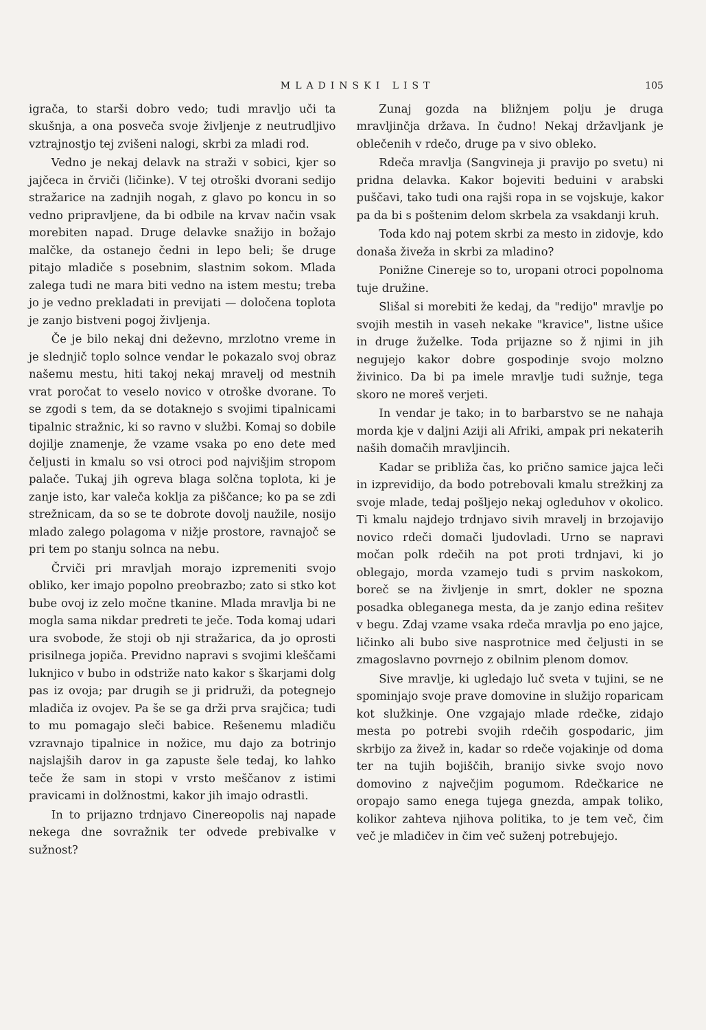MLADINSKI LIST 105
igrača, to starši dobro vedo; tudi mravljo uči ta skušnja, a ona posveča svoje življenje z neutrudljivo vztrajnostjo tej zvišeni nalogi, skrbi za mladi rod.
Vedno je nekaj delavk na straži v sobici, kjer so jajčeca in črviči (ličinke). V tej otroški dvorani sedijo stražarice na zadnjih nogah, z glavo po koncu in so vedno pripravljene, da bi odbile na krvav način vsak morebiten napad. Druge delavke snažijo in božajo malčke, da ostanejo čedni in lepo beli; še druge pitajo mladiče s posebnim, slastnim sokom. Mlada zalega tudi ne mara biti vedno na istem mestu; treba jo je vedno prekladati in previjati — določena toplota je zanjo bistveni pogoj življenja.
Če je bilo nekaj dni deževno, mrzlotno vreme in je slednjič toplo solnce vendar le pokazalo svoj obraz našemu mestu, hiti takoj nekaj mravelj od mestnih vrat poročat to veselo novico v otroške dvorane. To se zgodi s tem, da se dotaknejo s svojimi tipalnicami tipalnic stražnic, ki so ravno v službi. Komaj so dobile dojilje znamenje, že vzame vsaka po eno dete med čeljusti in kmalu so vsi otroci pod najvišjim stropom palače. Tukaj jih ogreva blaga solčna toplota, ki je zanje isto, kar valeča koklja za piščance; ko pa se zdi strežnicam, da so se te dobrote dovolj naužile, nosijo mlado zalego polagoma v nižje prostore, ravnajoč se pri tem po stanju solnca na nebu.
Črviči pri mravljah morajo izpremeniti svojo obliko, ker imajo popolno preobrazbo; zato si stko kot bube ovoj iz zelo močne tkanine. Mlada mravlja bi ne mogla sama nikdar predreti te ječe. Toda komaj udari ura svobode, že stoji ob nji stražarica, da jo oprosti prisilnega jopiča. Previdno napravi s svojimi kleščami luknjico v bubo in odstriže nato kakor s škarjami dolg pas iz ovoja; par drugih se ji pridruži, da potegnejo mladiča iz ovojev. Pa še se ga drži prva srajčica; tudi to mu pomagajo sleči babice. Rešenemu mladiču vzravnajo tipalnice in nožice, mu dajo za botrinjo najslajših darov in ga zapuste šele tedaj, ko lahko teče že sam in stopi v vrsto meščanov z istimi pravicami in dolžnostmi, kakor jih imajo odrastli.
In to prijazno trdnjavo Cinereopolis naj napade nekega dne sovražnik ter odvede prebivalke v sužnost?
Zunaj gozda na bližnjem polju je druga mravljinčja država. In čudno! Nekaj državljank je oblečenih v rdečo, druge pa v sivo obleko.
Rdeča mravlja (Sangvineja ji pravijo po svetu) ni pridna delavka. Kakor bojeviti beduini v arabski puščavi, tako tudi ona rajši ropa in se vojskuje, kakor pa da bi s poštenim delom skrbela za vsakdanji kruh.
Toda kdo naj potem skrbi za mesto in zidovje, kdo donaša živeža in skrbi za mladino?
Ponižne Cinereje so to, uropani otroci popolnoma tuje družine.
Slišal si morebiti že kedaj, da "redijo" mravlje po svojih mestih in vaseh nekake "kravice", listne ušice in druge žuželke. Toda prijazne so ž njimi in jih negujejo kakor dobre gospodinje svojo molzno živinico. Da bi pa imele mravlje tudi sužnje, tega skoro ne moreš verjeti.
In vendar je tako; in to barbarstvo se ne nahaja morda kje v daljni Aziji ali Afriki, ampak pri nekaterih naših domačih mravljincih.
Kadar se približa čas, ko prično samice jajca leči in izprevidijo, da bodo potrebovali kmalu strežkinj za svoje mlade, tedaj pošljejo nekaj ogleduhov v okolico. Ti kmalu najdejo trdnjavo sivih mravelj in brzojavijo novico rdeči domači ljudovladi. Urno se napravi močan polk rdečih na pot proti trdnjavi, ki jo oblegajo, morda vzamejo tudi s prvim naskokom, boreč se na življenje in smrt, dokler ne spozna posadka obleganega mesta, da je zanjo edina rešitev v begu. Zdaj vzame vsaka rdeča mravlja po eno jajce, ličinko ali bubo sive nasprotnice med čeljusti in se zmagoslavno povrnejo z obilnim plenom domov.
Sive mravlje, ki ugledajo luč sveta v tujini, se ne spominjajo svoje prave domovine in služijo roparicam kot služkinje. One vzgajajo mlade rdečke, zidajo mesta po potrebi svojih rdečih gospodaric, jim skrbijo za živež in, kadar so rdeče vojakinje od doma ter na tujih bojiščih, branijo sivke svojo novo domovino z največjim pogumom. Rdečkarice ne oropajo samo enega tujega gnezda, ampak toliko, kolikor zahteva njihova politika, to je tem več, čim več je mladičev in čim več suženj potrebujejo.